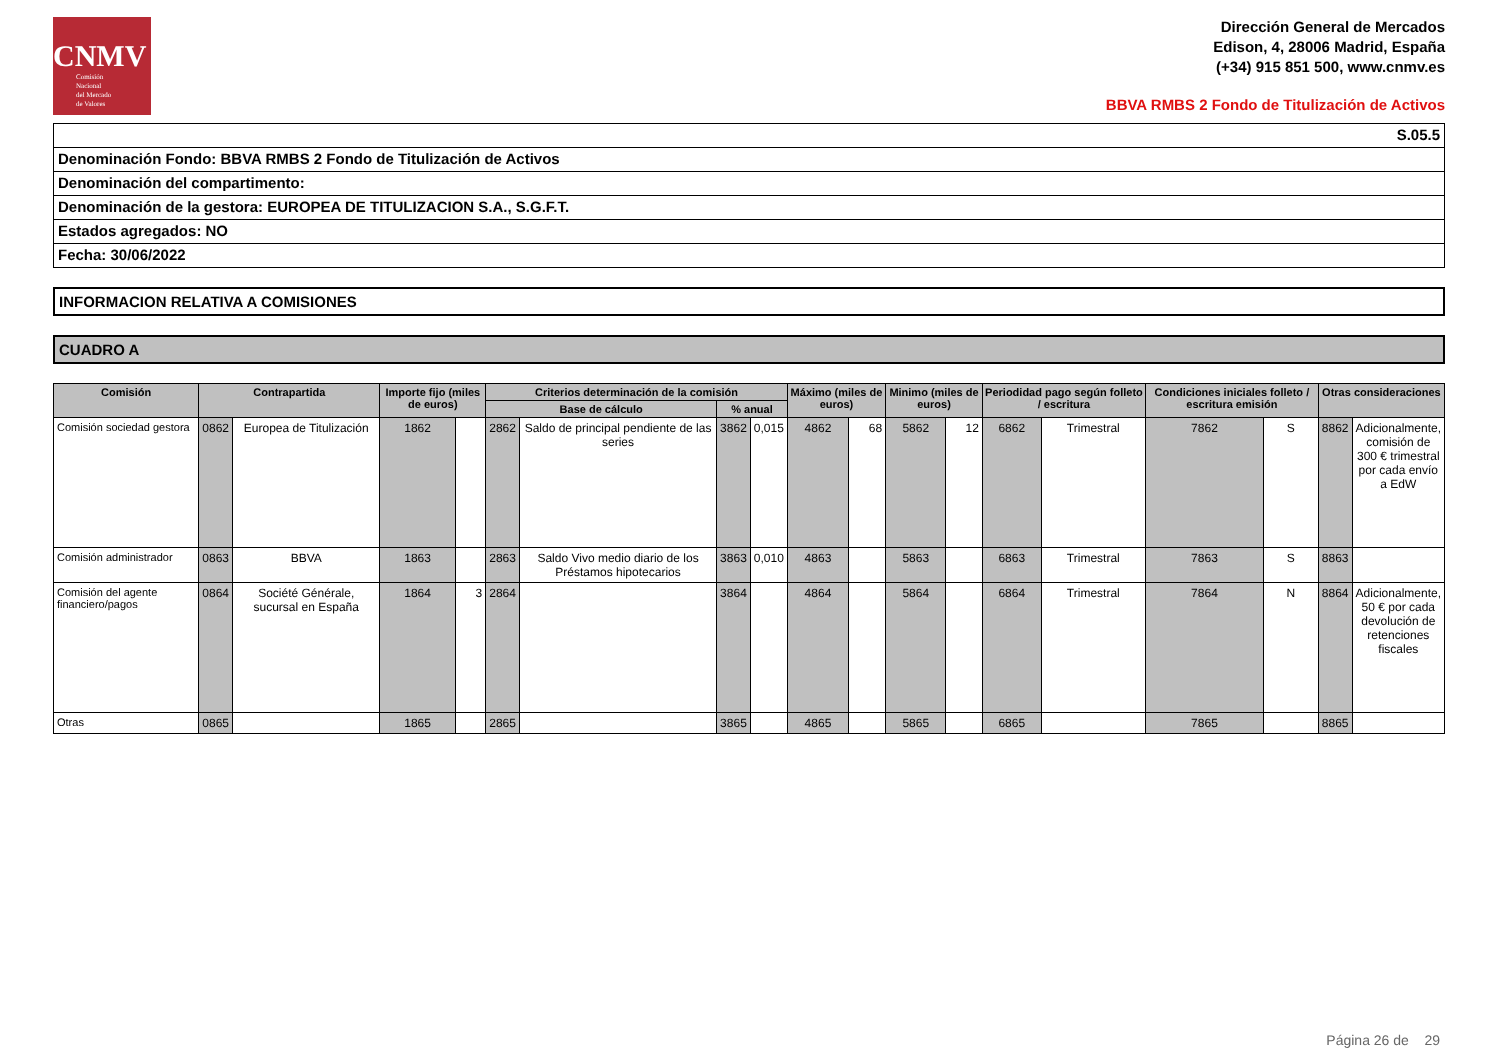CNMV
Comisión
Nacional
del Mercado
de Valores
Dirección General de Mercados
Edison, 4, 28006 Madrid, España
(+34) 915 851 500, www.cnmv.es
BBVA RMBS 2 Fondo de Titulización de Activos
S.05.5
Denominación Fondo: BBVA RMBS 2 Fondo de Titulización de Activos
Denominación del compartimento:
Denominación de la gestora: EUROPEA DE TITULIZACION S.A., S.G.F.T.
Estados agregados: NO
Fecha: 30/06/2022
INFORMACION RELATIVA A COMISIONES
CUADRO A
| Comisión | Contrapartida | | Importe fijo (miles de euros) | | Criterios determinación de la comisión | | | | Máximo (miles de euros) | | Minimo (miles de euros) | | Periodidad pago según folleto / escritura | | Condiciones iniciales folleto / escritura emisión | | Otras consideraciones | |
| --- | --- | --- | --- | --- | --- | --- | --- | --- | --- | --- | --- | --- | --- | --- | --- | --- | --- | --- |
| | | | | | Base de cálculo | | % anual | | | | | | | | | | | |
| Comisión sociedad gestora | 0862 | Europea de Titulización | 1862 | | 2862 | Saldo de principal pendiente de las series | 3862 | 0,015 | 4862 | 68 | 5862 | 12 | 6862 | Trimestral | 7862 | S | 8862 | Adicionalmente, comisión de 300 € trimestral por cada envío a EdW |
| Comisión administrador | 0863 | BBVA | 1863 | | 2863 | Saldo Vivo medio diario de los Préstamos hipotecarios | 3863 | 0,010 | 4863 | | 5863 | | 6863 | Trimestral | 7863 | S | 8863 | |
| Comisión del agente financiero/pagos | 0864 | Société Générale, sucursal en España | 1864 | 3 | 2864 | | 3864 | | 4864 | | 5864 | | 6864 | Trimestral | 7864 | N | 8864 | Adicionalmente, 50 € por cada devolución de retenciones fiscales |
| Otras | 0865 | | 1865 | | 2865 | | 3865 | | 4865 | | 5865 | | 6865 | | 7865 | | 8865 | |
Página 26 de 29